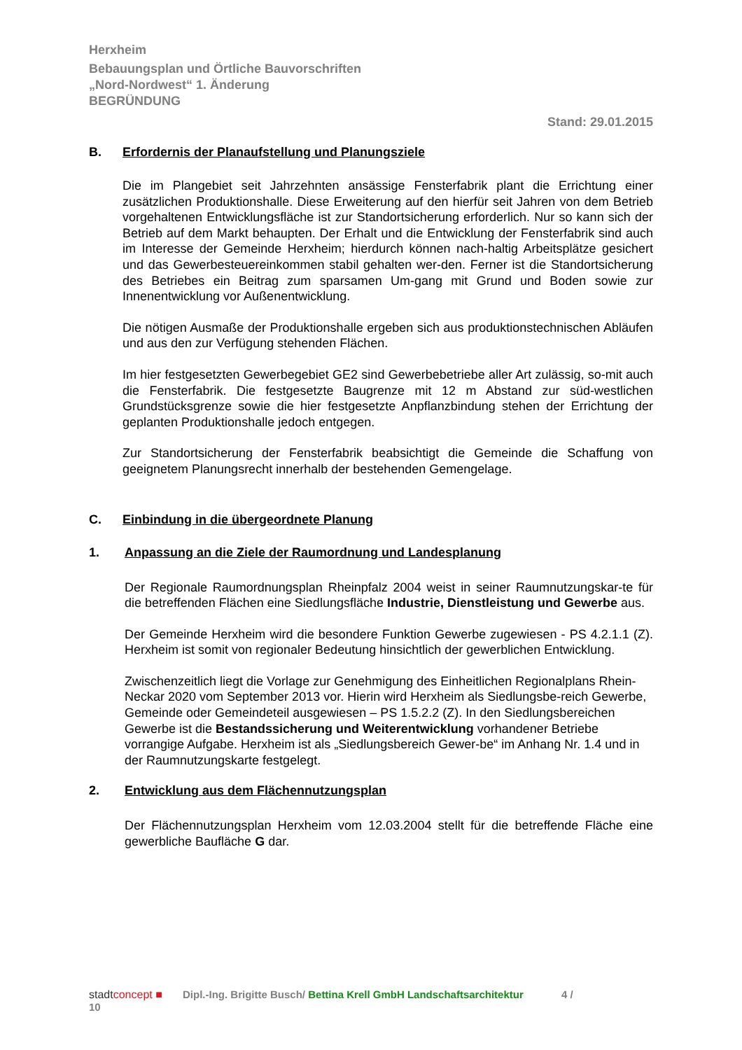Herxheim
Bebauungsplan und Örtliche Bauvorschriften
„Nord-Nordwest“ 1. Änderung
BEGRÜNDUNG
Stand: 29.01.2015
B. Erfordernis der Planaufstellung und Planungsziele
Die im Plangebiet seit Jahrzehnten ansässige Fensterfabrik plant die Errichtung einer zusätzlichen Produktionshalle. Diese Erweiterung auf den hierfür seit Jahren von dem Betrieb vorgehaltenen Entwicklungsfläche ist zur Standortsicherung erforderlich. Nur so kann sich der Betrieb auf dem Markt behaupten. Der Erhalt und die Entwicklung der Fensterfabrik sind auch im Interesse der Gemeinde Herxheim; hierdurch können nach-haltig Arbeitsplätze gesichert und das Gewerbesteuereinkommen stabil gehalten wer-den. Ferner ist die Standortsicherung des Betriebes ein Beitrag zum sparsamen Um-gang mit Grund und Boden sowie zur Innenentwicklung vor Außenentwicklung.
Die nötigen Ausmaße der Produktionshalle ergeben sich aus produktionstechnischen Abläufen und aus den zur Verfügung stehenden Flächen.
Im hier festgesetzten Gewerbegebiet GE2 sind Gewerbebetriebe aller Art zulässig, so-mit auch die Fensterfabrik. Die festgesetzte Baugrenze mit 12 m Abstand zur süd-westlichen Grundstücksgrenze sowie die hier festgesetzte Anpflanzbindung stehen der Errichtung der geplanten Produktionshalle jedoch entgegen.
Zur Standortsicherung der Fensterfabrik beabsichtigt die Gemeinde die Schaffung von geeignetem Planungsrecht innerhalb der bestehenden Gemengelage.
C. Einbindung in die übergeordnete Planung
1. Anpassung an die Ziele der Raumordnung und Landesplanung
Der Regionale Raumordnungsplan Rheinpfalz 2004 weist in seiner Raumnutzungskar-te für die betreffenden Flächen eine Siedlungsfläche Industrie, Dienstleistung und Gewerbe aus.
Der Gemeinde Herxheim wird die besondere Funktion Gewerbe zugewiesen - PS 4.2.1.1 (Z). Herxheim ist somit von regionaler Bedeutung hinsichtlich der gewerblichen Entwicklung.
Zwischenzeitlich liegt die Vorlage zur Genehmigung des Einheitlichen Regionalplans Rhein-Neckar 2020 vom September 2013 vor. Hierin wird Herxheim als Siedlungsbe-reich Gewerbe, Gemeinde oder Gemeindeteil ausgewiesen – PS 1.5.2.2 (Z). In den Siedlungsbereichen Gewerbe ist die Bestandssicherung und Weiterentwicklung vorhandener Betriebe vorrangige Aufgabe. Herxheim ist als „Siedlungsbereich Gewer-be“ im Anhang Nr. 1.4 und in der Raumnutzungskarte festgelegt.
2. Entwicklung aus dem Flächennutzungsplan
Der Flächennutzungsplan Herxheim vom 12.03.2004 stellt für die betreffende Fläche eine gewerbliche Baufläche G dar.
stadtconcept ■ Dipl.-Ing. Brigitte Busch/ Bettina Krell GmbH Landschaftsarchitektur 4 /
10